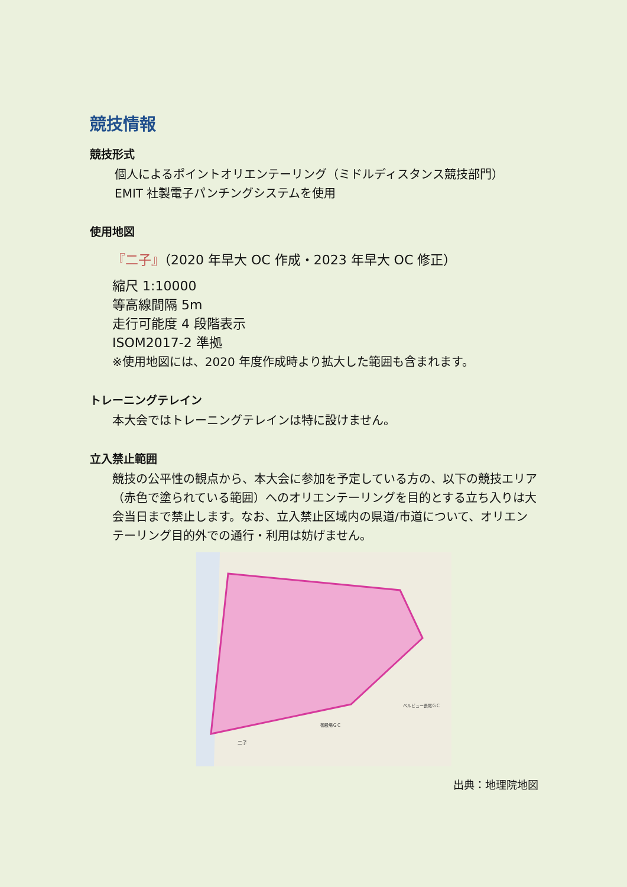競技情報
競技形式
個人によるポイントオリエンテーリング（ミドルディスタンス競技部門）
EMIT 社製電子パンチングシステムを使用
使用地図
『二子』（2020 年早大 OC 作成・2023 年早大 OC 修正）
縮尺 1:10000
等高線間隔 5m
走行可能度 4 段階表示
ISOM2017-2 準拠
※使用地図には、2020 年度作成時より拡大した範囲も含まれます。
トレーニングテレイン
本大会ではトレーニングテレインは特に設けません。
立入禁止範囲
競技の公平性の観点から、本大会に参加を予定している方の、以下の競技エリア（赤色で塗られている範囲）へのオリエンテーリングを目的とする立ち入りは大会当日まで禁止します。なお、立入禁止区域内の県道/市道について、オリエンテーリング目的外での通行・利用は妨げません。
二子
御殿場ＧＣ
ベルビュー長尾ＧＣ
出典：地理院地図